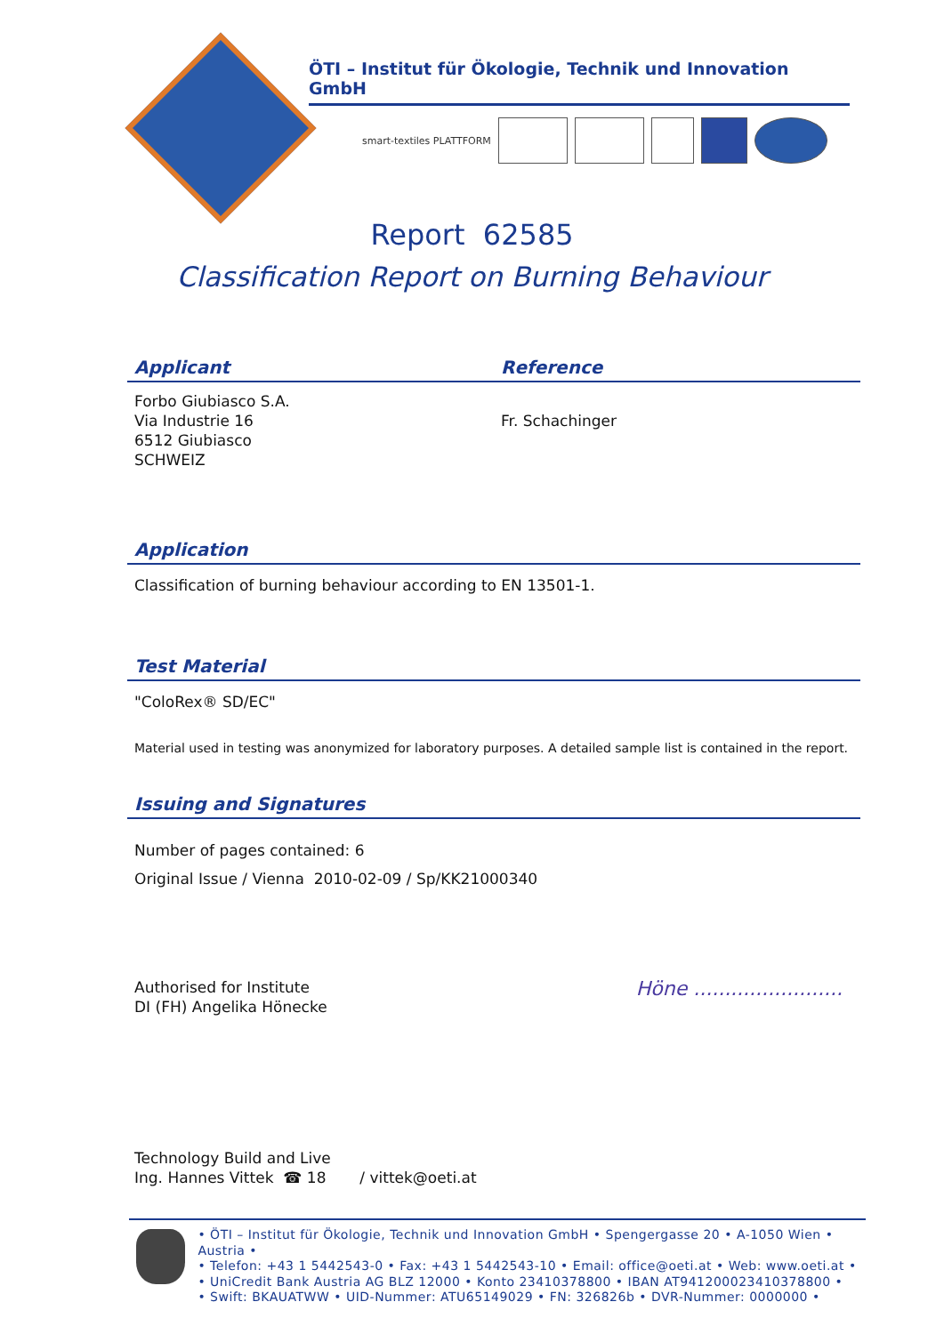ÖTI – Institut für Ökologie, Technik und Innovation GmbH
smart-textiles PLATTFORM
Report 62585
Classification Report on Burning Behaviour
Applicant
Forbo Giubiasco S.A.
Via Industrie 16
6512 Giubiasco
SCHWEIZ
Reference
Fr. Schachinger
Application
Classification of burning behaviour according to EN 13501-1.
Test Material
"ColoRex® SD/EC"
Material used in testing was anonymized for laboratory purposes. A detailed sample list is contained in the report.
Issuing and Signatures
Number of pages contained: 6
Original Issue / Vienna 2010-02-09 / Sp/KK21000340
Authorised for Institute
DI (FH) Angelika Hönecke
Höne ........................
Technology Build and Live
Ing. Hannes Vittek ☎ 18 / vittek@oeti.at
• ÖTI – Institut für Ökologie, Technik und Innovation GmbH • Spengergasse 20 • A-1050 Wien • Austria •
• Telefon: +43 1 5442543-0 • Fax: +43 1 5442543-10 • Email: office@oeti.at • Web: www.oeti.at •
• UniCredit Bank Austria AG BLZ 12000 • Konto 23410378800 • IBAN AT941200023410378800 •
• Swift: BKAUATWW • UID-Nummer: ATU65149029 • FN: 326826b • DVR-Nummer: 0000000 •